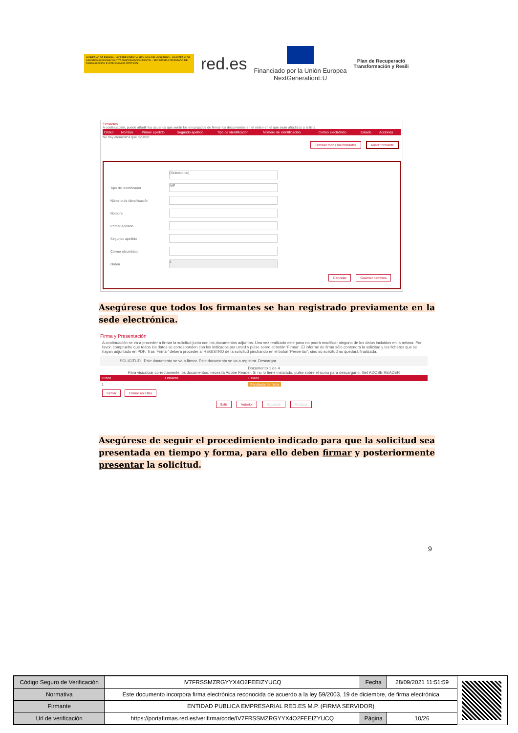GOBIERNO DE ESPAÑA · VICEPRESIDENCIA SEGUNDA DEL GOBIERNO · MINISTERIO DE ASUNTOS ECONÓMICOS Y TRANSFORMACIÓN DIGITAL · SECRETARÍA DE ESTADO DE DIGITALIZACIÓN E INTELIGENCIA ARTIFICIAL
red.es
Financiado por la Unión Europea
NextGenerationEU
Plan de Recuperació
Transformación y Resili
Firmantes
A continuación, puede añadir los usuarios que serán los encargados de firmar los documentos en el orden en el que sean añadidos a la lista.
| Orden | Nombre | Primer apellido | Segundo apellido | Tipo de identificador | Número de identificación | Correo electrónico | Estado | Acciones |
No hay elementos que mostrar
Eliminar todos los firmantes Añadir firmante
[Seleccionar]
Tipo de identificador
NIF
Número de identificación
Nombre
Primer apellido
Segundo apellido
Correo electrónico
Orden
1
Cancelar Guardar cambios
Asegúrese que todos los firmantes se han registrado previamente en la sede electrónica.
Firma y Presentación
A continuación se va a proceder a firmar la solicitud junto con los documentos adjuntos. Una vez realizado este paso no podrá modificar ninguno de los datos incluidos en la misma. Por favor, compruebe que todos los datos se corresponden con los indicados por usted y pulse sobre el botón 'Firmar'. El informe de firma sólo contendrá la solicitud y los ficheros que se hayan adjuntado en PDF. Tras 'Firmar' debera proceder al REGISTRO de la solicitud pinchando en el botón 'Presentar', sino su solicitud no quedará finalizada.
SOLICITUD Este documento se va a firmar. Este documento se va a registrar. Descargar
Documento 1 de 4
Para visualizar correctamente los documentos, necesita Adobe Reader. Si no lo tiene instalado, pulse sobre el icono para descargarlo. Get ADOBE READER
| Orden | Firmante | Estado |
| 1 | | Pendiente de firma |
Firmar Firmar en FIRe
Salir Anterior Siguiente Finalizar
Asegúrese de seguir el procedimiento indicado para que la solicitud sea presentada en tiempo y forma, para ello deben firmar y posteriormente presentar la solicitud.
9
| Código Seguro de Verificación | IV7FRSSMZRGYYX4O2FEEIZYUCQ | Fecha | 28/09/2021 11:51:59 |
| Normativa | Este documento incorpora firma electrónica reconocida de acuerdo a la ley 59/2003, 19 de diciembre, de firma electrónica | | |
| Firmante | ENTIDAD PUBLICA EMPRESARIAL RED.ES M.P. (FIRMA SERVIDOR) | | |
| Url de verificación | https://portafirmas.red.es/verifirma/code/IV7FRSSMZRGYYX4O2FEEIZYUCQ | Página | 10/26 |